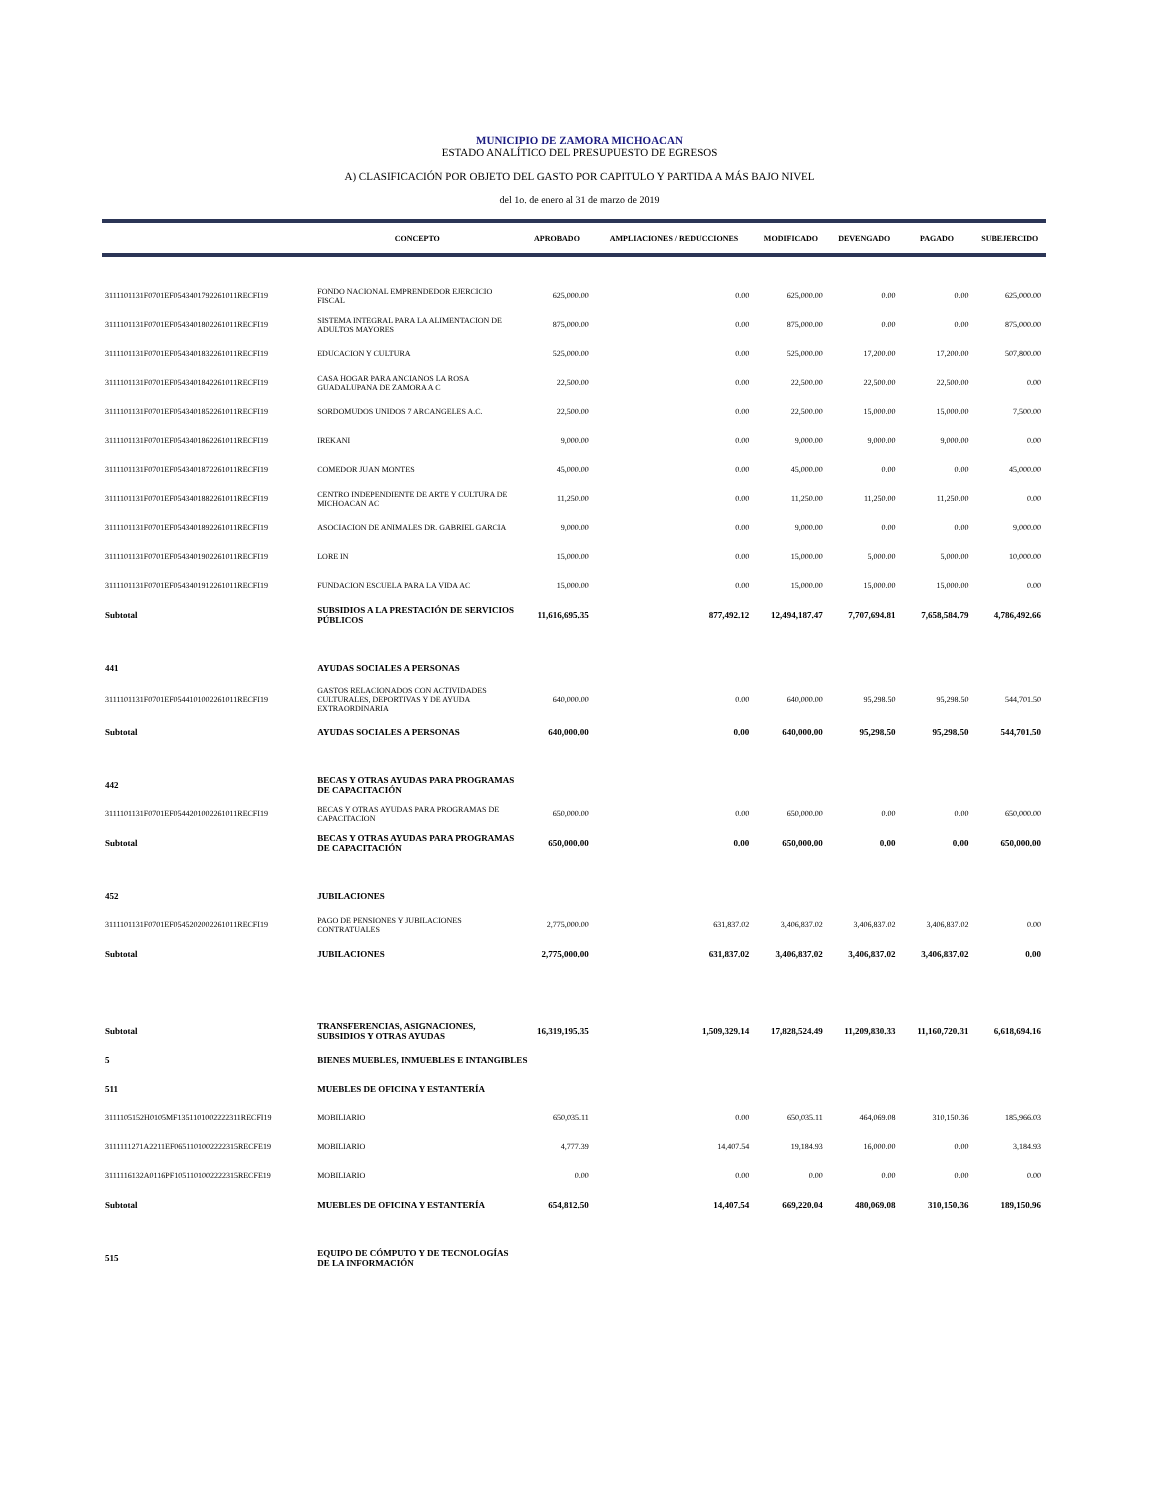MUNICIPIO DE ZAMORA MICHOACAN
ESTADO ANALÍTICO DEL PRESUPUESTO DE EGRESOS
A) CLASIFICACIÓN POR OBJETO DEL GASTO POR CAPITULO Y PARTIDA A MÁS BAJO NIVEL
del 1o. de enero al 31 de marzo de 2019
| | CONCEPTO | APROBADO | AMPLIACIONES / REDUCCIONES | MODIFICADO | DEVENGADO | PAGADO | SUBEJERCIDO |
| --- | --- | --- | --- | --- | --- | --- | --- |
| 3111101131F0701EF0543401792261011RECFI19 | FONDO NACIONAL EMPRENDEDOR EJERCICIO FISCAL | 625,000.00 | 0.00 | 625,000.00 | 0.00 | 0.00 | 625,000.00 |
| 3111101131F0701EF0543401802261011RECFI19 | SISTEMA INTEGRAL PARA LA ALIMENTACION DE ADULTOS MAYORES | 875,000.00 | 0.00 | 875,000.00 | 0.00 | 0.00 | 875,000.00 |
| 3111101131F0701EF0543401832261011RECFI19 | EDUCACION Y CULTURA | 525,000.00 | 0.00 | 525,000.00 | 17,200.00 | 17,200.00 | 507,800.00 |
| 3111101131F0701EF0543401842261011RECFI19 | CASA HOGAR PARA ANCIANOS LA ROSA GUADALUPANA DE ZAMORA A C | 22,500.00 | 0.00 | 22,500.00 | 22,500.00 | 22,500.00 | 0.00 |
| 3111101131F0701EF0543401852261011RECFI19 | SORDOMUDOS UNIDOS 7 ARCANGELES A.C. | 22,500.00 | 0.00 | 22,500.00 | 15,000.00 | 15,000.00 | 7,500.00 |
| 3111101131F0701EF0543401862261011RECFI19 | IREKANI | 9,000.00 | 0.00 | 9,000.00 | 9,000.00 | 9,000.00 | 0.00 |
| 3111101131F0701EF0543401872261011RECFI19 | COMEDOR JUAN MONTES | 45,000.00 | 0.00 | 45,000.00 | 0.00 | 0.00 | 45,000.00 |
| 3111101131F0701EF0543401882261011RECFI19 | CENTRO INDEPENDIENTE DE ARTE Y CULTURA DE MICHOACAN AC | 11,250.00 | 0.00 | 11,250.00 | 11,250.00 | 11,250.00 | 0.00 |
| 3111101131F0701EF0543401892261011RECFI19 | ASOCIACION DE ANIMALES DR. GABRIEL GARCIA | 9,000.00 | 0.00 | 9,000.00 | 0.00 | 0.00 | 9,000.00 |
| 3111101131F0701EF0543401902261011RECFI19 | LORE IN | 15,000.00 | 0.00 | 15,000.00 | 5,000.00 | 5,000.00 | 10,000.00 |
| 3111101131F0701EF0543401912261011RECFI19 | FUNDACION ESCUELA PARA LA VIDA AC | 15,000.00 | 0.00 | 15,000.00 | 15,000.00 | 15,000.00 | 0.00 |
| Subtotal | SUBSIDIOS A LA PRESTACIÓN DE SERVICIOS PÚBLICOS | 11,616,695.35 | 877,492.12 | 12,494,187.47 | 7,707,694.81 | 7,658,584.79 | 4,786,492.66 |
| 441 | AYUDAS SOCIALES A PERSONAS | | | | | | |
| 3111101131F0701EF0544101002261011RECFI19 | GASTOS RELACIONADOS CON ACTIVIDADES CULTURALES, DEPORTIVAS Y DE AYUDA EXTRAORDINARIA | 640,000.00 | 0.00 | 640,000.00 | 95,298.50 | 95,298.50 | 544,701.50 |
| Subtotal | AYUDAS SOCIALES A PERSONAS | 640,000.00 | 0.00 | 640,000.00 | 95,298.50 | 95,298.50 | 544,701.50 |
| 442 | BECAS Y OTRAS AYUDAS PARA PROGRAMAS DE CAPACITACIÓN | | | | | | |
| 3111101131F0701EF0544201002261011RECFI19 | BECAS Y OTRAS AYUDAS PARA PROGRAMAS DE CAPACITACION | 650,000.00 | 0.00 | 650,000.00 | 0.00 | 0.00 | 650,000.00 |
| Subtotal | BECAS Y OTRAS AYUDAS PARA PROGRAMAS DE CAPACITACIÓN | 650,000.00 | 0.00 | 650,000.00 | 0.00 | 0.00 | 650,000.00 |
| 452 | JUBILACIONES | | | | | | |
| 3111101131F0701EF0545202002261011RECFI19 | PAGO DE PENSIONES Y JUBILACIONES CONTRATUALES | 2,775,000.00 | 631,837.02 | 3,406,837.02 | 3,406,837.02 | 3,406,837.02 | 0.00 |
| Subtotal | JUBILACIONES | 2,775,000.00 | 631,837.02 | 3,406,837.02 | 3,406,837.02 | 3,406,837.02 | 0.00 |
| Subtotal | TRANSFERENCIAS, ASIGNACIONES, SUBSIDIOS Y OTRAS AYUDAS | 16,319,195.35 | 1,509,329.14 | 17,828,524.49 | 11,209,830.33 | 11,160,720.31 | 6,618,694.16 |
| 5 | BIENES MUEBLES, INMUEBLES E INTANGIBLES | | | | | | |
| 511 | MUEBLES DE OFICINA Y ESTANTERÍA | | | | | | |
| 3111105152H0105MF1351101002222311RECFI19 | MOBILIARIO | 650,035.11 | 0.00 | 650,035.11 | 464,069.08 | 310,150.36 | 185,966.03 |
| 3111111271A2211EF0651101002222315RECFE19 | MOBILIARIO | 4,777.39 | 14,407.54 | 19,184.93 | 16,000.00 | 0.00 | 3,184.93 |
| 3111116132A0116PF1051101002222315RECFE19 | MOBILIARIO | 0.00 | 0.00 | 0.00 | 0.00 | 0.00 | 0.00 |
| Subtotal | MUEBLES DE OFICINA Y ESTANTERÍA | 654,812.50 | 14,407.54 | 669,220.04 | 480,069.08 | 310,150.36 | 189,150.96 |
| 515 | EQUIPO DE CÓMPUTO Y DE TECNOLOGÍAS DE LA INFORMACIÓN | | | | | | |